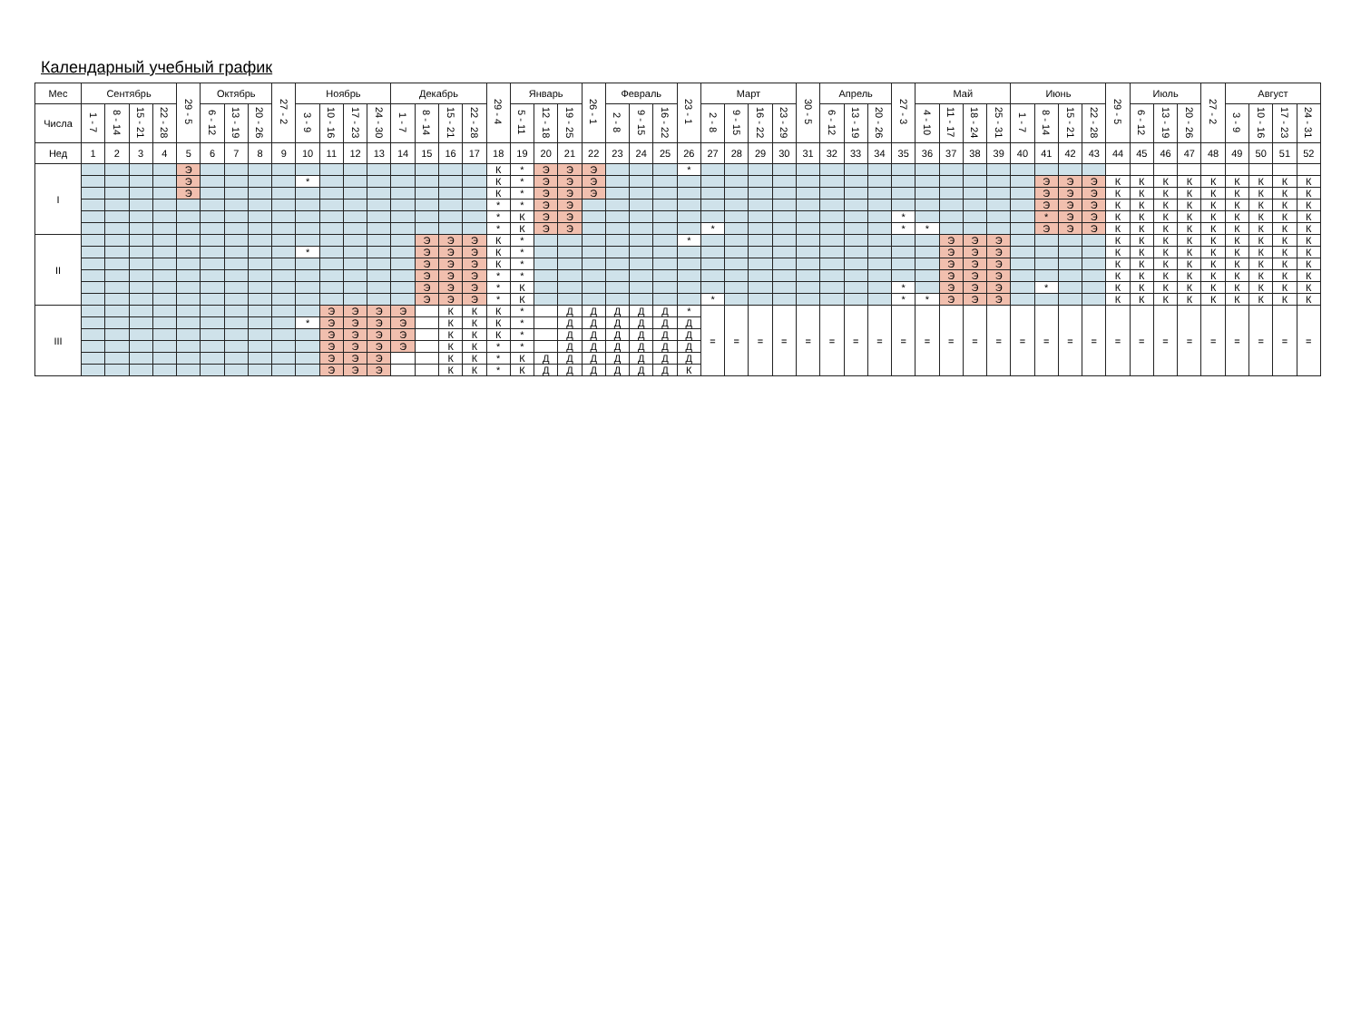Календарный учебный график
| Мес | Сентябрь | | | | 29 - 5 | Октябрь | | | 27 - 2 | Ноябрь | | | | Декабрь | | | | 29 - 4 | Январь | | | 26 - 1 | Февраль | | | 23 - 1 | Март | | | | 30 - 5 | Апрель | | | 27 - 3 | Май | | | | Июнь | | | | 29 - 5 | Июль | | | 27 - 2 | Август | | | |
| --- | --- | --- | --- | --- | --- | --- | --- | --- | --- | --- | --- | --- | --- | --- | --- | --- | --- | --- | --- | --- | --- | --- | --- | --- | --- | --- | --- | --- | --- | --- | --- | --- | --- | --- | --- | --- | --- | --- | --- | --- | --- | --- | --- | --- | --- | --- | --- | --- | --- | --- | --- | --- |
| Числа | 1 - 7 | 8 - 14 | 15 - 21 | 22 - 28 | | 6 - 12 | 13 - 19 | 20 - 26 | | 3 - 9 | 10 - 16 | 17 - 23 | 24 - 30 | 1 - 7 | 8 - 14 | 15 - 21 | 22 - 28 | | 5 - 11 | 12 - 18 | 19 - 25 | | 2 - 8 | 9 - 15 | 16 - 22 | | 2 - 8 | 9 - 15 | 16 - 22 | 23 - 29 | | 6 - 12 | 13 - 19 | 20 - 26 | | 4 - 10 | 11 - 17 | 18 - 24 | 25 - 31 | 1 - 7 | 8 - 14 | 15 - 21 | 22 - 28 | | 6 - 12 | 13 - 19 | 20 - 26 | | 3 - 9 | 10 - 16 | 17 - 23 | 24 - 31 |
| Нед | 1 | 2 | 3 | 4 | 5 | 6 | 7 | 8 | 9 | 10 | 11 | 12 | 13 | 14 | 15 | 16 | 17 | 18 | 19 | 20 | 21 | 22 | 23 | 24 | 25 | 26 | 27 | 28 | 29 | 30 | 31 | 32 | 33 | 34 | 35 | 36 | 37 | 38 | 39 | 40 | 41 | 42 | 43 | 44 | 45 | 46 | 47 | 48 | 49 | 50 | 51 | 52 |
| I | | | | | Э | | | | | | | | | | | | | К | * | Э | Э | Э | | | | * | | | | | | | | | | | | | | | | | | | | | | | | | | |
| | | | | | Э | | | | | * | | | | | | | | К | * | Э | Э | Э | | | | | | | | | | | | | | | | | | | Э | Э | Э | К | К | К | К | К | К | К | К | К |
| | | | | | Э | | | | | | | | | | | | | К | * | Э | Э | Э | | | | | | | | | | | | | | | | | | | Э | Э | Э | К | К | К | К | К | К | К | К | К |
| | | | | | | | | | | | | | | | | | | * | * | Э | Э | | | | | | | | | | | | | | | | | | | | Э | Э | Э | К | К | К | К | К | К | К | К | К |
| | | | | | | | | | | | | | | | | | | * | К | Э | Э | | | | | | | | | | | | | | * | | | | | | * | Э | Э | К | К | К | К | К | К | К | К | К |
| | | | | | | | | | | | | | | | | | | * | К | Э | Э | | | | | | * | | | | | | | | * | * | | | | | Э | Э | Э | К | К | К | К | К | К | К | К | К |
| II | | | | | | | | | | | | | | | Э | Э | Э | К | * | | | | | | | * | | | | | | | | | | | Э | Э | Э | | | | | К | К | К | К | К | К | К | К | К |
| | | | | | | | | | | * | | | | | Э | Э | Э | К | * | | | | | | | | | | | | | | | | | | Э | Э | Э | | | | | К | К | К | К | К | К | К | К | К |
| | | | | | | | | | | | | | | | Э | Э | Э | К | * | | | | | | | | | | | | | | | | | | Э | Э | Э | | | | | К | К | К | К | К | К | К | К | К |
| | | | | | | | | | | | | | | | Э | Э | Э | * | * | | | | | | | | | | | | | | | | | | Э | Э | Э | | | | | К | К | К | К | К | К | К | К | К |
| | | | | | | | | | | | | | | | Э | Э | Э | * | К | | | | | | | | | | | | | | | | * | | Э | Э | Э | | * | | | К | К | К | К | К | К | К | К | К |
| | | | | | | | | | | | | | | | Э | Э | Э | * | К | | | | | | | | * | | | | | | | | * | * | Э | Э | Э | | | | | К | К | К | К | К | К | К | К | К |
| III | | | | | | | | | | | Э | Э | Э | Э | | К | К | К | * | | Д | Д | Д | Д | Д | * | = | = | = | = | = | = | = | = | = | = | = | = | = | = | = | = | = | = | = | = | = | = | = | = | = | = |
| | | | | | | | | | | * | Э | Э | Э | Э | | К | К | К | * | | Д | Д | Д | Д | Д | Д | | | | | | | | | | | | | | | | | | | | | | | | | | |
| | | | | | | | | | | | Э | Э | Э | Э | | К | К | К | * | | Д | Д | Д | Д | Д | Д | | | | | | | | | | | | | | | | | | | | | | | | | | |
| | | | | | | | | | | | Э | Э | Э | Э | | К | К | * | * | | Д | Д | Д | Д | Д | Д | | | | | | | | | | | | | | | | | | | | | | | | | | |
| | | | | | | | | | | | Э | Э | Э | | | К | К | * | К | Д | Д | Д | Д | Д | Д | Д | | | | | | | | | | | | | | | | | | | | | | | | | | |
| | | | | | | | | | | | Э | Э | Э | | | К | К | * | К | Д | Д | Д | Д | Д | Д | К | | | | | | | | | | | | | | | | | | | | | | | | | | |